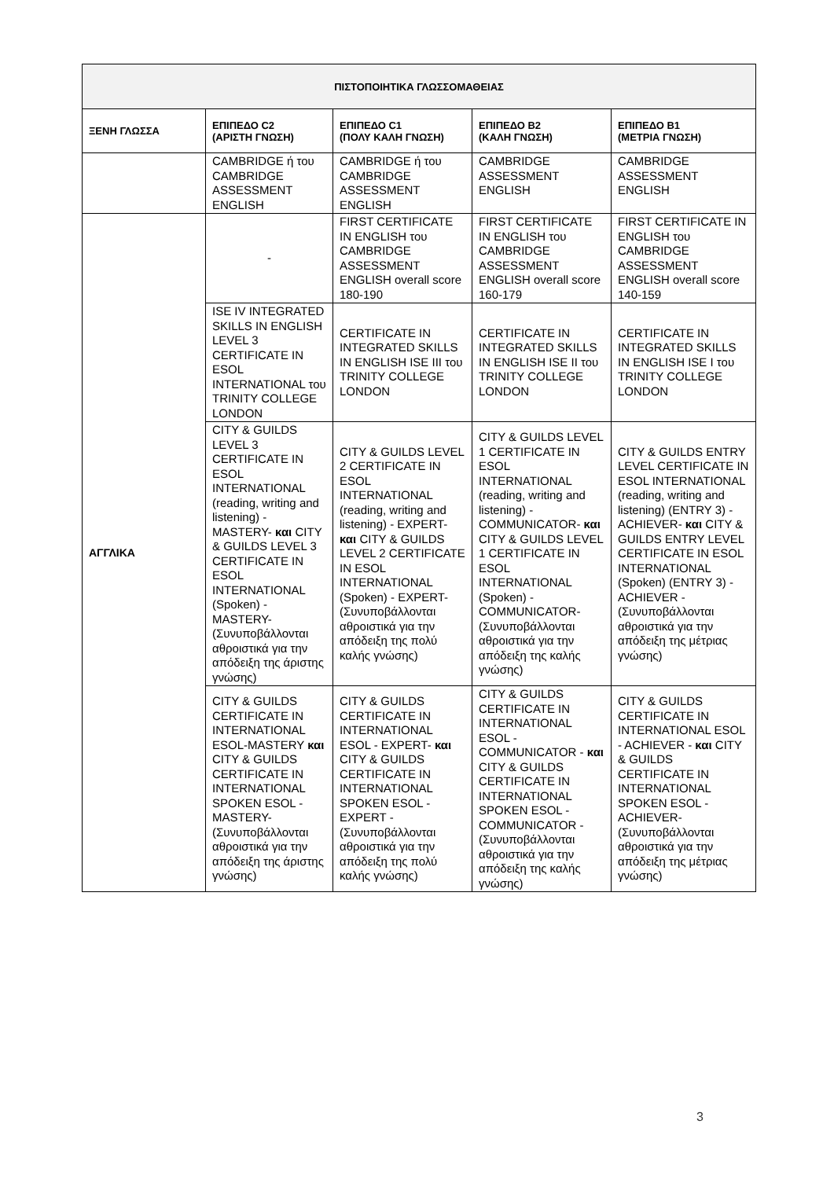| ΠΙΣΤΟΠΟΙΗΤΙΚΑ ΓΛΩΣΣΟΜΑΘΕΙΑΣ | | | | |
| --- | --- | --- | --- | --- |
| ΞΕΝΗ ΓΛΩΣΣΑ | ΕΠΙΠΕΔΟ C2 (ΑΡΙΣΤΗ ΓΝΩΣΗ) | ΕΠΙΠΕΔΟ C1 (ΠΟΛΥ ΚΑΛΗ ΓΝΩΣΗ) | ΕΠΙΠΕΔΟ B2 (ΚΑΛΗ ΓΝΩΣΗ) | ΕΠΙΠΕΔΟ B1 (ΜΕΤΡΙΑ ΓΝΩΣΗ) |
| | CAMBRIDGE ή του CAMBRIDGE ASSESSMENT ENGLISH | CAMBRIDGE ή του CAMBRIDGE ASSESSMENT ENGLISH | CAMBRIDGE ASSESSMENT ENGLISH | CAMBRIDGE ASSESSMENT ENGLISH |
| ΑΓΓΛΙΚΑ | - | FIRST CERTIFICATE IN ENGLISH του CAMBRIDGE ASSESSMENT ENGLISH overall score 180-190 | FIRST CERTIFICATE IN ENGLISH του CAMBRIDGE ASSESSMENT ENGLISH overall score 160-179 | FIRST CERTIFICATE IN ENGLISH του CAMBRIDGE ASSESSMENT ENGLISH overall score 140-159 |
| | ISE IV INTEGRATED SKILLS IN ENGLISH LEVEL 3 CERTIFICATE IN ESOL INTERNATIONAL του TRINITY COLLEGE LONDON | CERTIFICATE IN INTEGRATED SKILLS IN ENGLISH ISE III του TRINITY COLLEGE LONDON | CERTIFICATE IN INTEGRATED SKILLS IN ENGLISH ISE II του TRINITY COLLEGE LONDON | CERTIFICATE IN INTEGRATED SKILLS IN ENGLISH ISE I του TRINITY COLLEGE LONDON |
| | CITY & GUILDS LEVEL 3 CERTIFICATE IN ESOL INTERNATIONAL (reading, writing and listening) - MASTERY- και CITY & GUILDS LEVEL 3 CERTIFICATE IN ESOL INTERNATIONAL (Spoken) - MASTERY- (Συνυποβάλλονται αθροιστικά για την απόδειξη της άριστης γνώσης) | CITY & GUILDS LEVEL 2 CERTIFICATE IN ESOL INTERNATIONAL (reading, writing and listening) - EXPERT- και CITY & GUILDS LEVEL 2 CERTIFICATE IN ESOL INTERNATIONAL (Spoken) - EXPERT- (Συνυποβάλλονται αθροιστικά για την απόδειξη της πολύ καλής γνώσης) | CITY & GUILDS LEVEL 1 CERTIFICATE IN ESOL INTERNATIONAL (reading, writing and listening) - COMMUNICATOR- και CITY & GUILDS LEVEL 1 CERTIFICATE IN ESOL INTERNATIONAL (Spoken) - COMMUNICATOR- (Συνυποβάλλονται αθροιστικά για την απόδειξη της καλής γνώσης) | CITY & GUILDS ENTRY LEVEL CERTIFICATE IN ESOL INTERNATIONAL (reading, writing and listening) (ENTRY 3) - ACHIEVER- και CITY & GUILDS ENTRY LEVEL CERTIFICATE IN ESOL INTERNATIONAL (Spoken) (ENTRY 3) - ACHIEVER - (Συνυποβάλλονται αθροιστικά για την απόδειξη της μέτριας γνώσης) |
| | CITY & GUILDS CERTIFICATE IN INTERNATIONAL ESOL-MASTERY και CITY & GUILDS CERTIFICATE IN INTERNATIONAL SPOKEN ESOL - MASTERY- (Συνυποβάλλονται αθροιστικά για την απόδειξη της άριστης γνώσης) | CITY & GUILDS CERTIFICATE IN INTERNATIONAL ESOL - EXPERT- και CITY & GUILDS CERTIFICATE IN INTERNATIONAL SPOKEN ESOL - EXPERT - (Συνυποβάλλονται αθροιστικά για την απόδειξη της πολύ καλής γνώσης) | CITY & GUILDS CERTIFICATE IN INTERNATIONAL ESOL - COMMUNICATOR - και CITY & GUILDS CERTIFICATE IN INTERNATIONAL SPOKEN ESOL - COMMUNICATOR - (Συνυποβάλλονται αθροιστικά για την απόδειξη της καλής γνώσης) | CITY & GUILDS CERTIFICATE IN INTERNATIONAL ESOL - ACHIEVER - και CITY & GUILDS CERTIFICATE IN INTERNATIONAL SPOKEN ESOL - ACHIEVER- (Συνυποβάλλονται αθροιστικά για την απόδειξη της μέτριας γνώσης) |
3